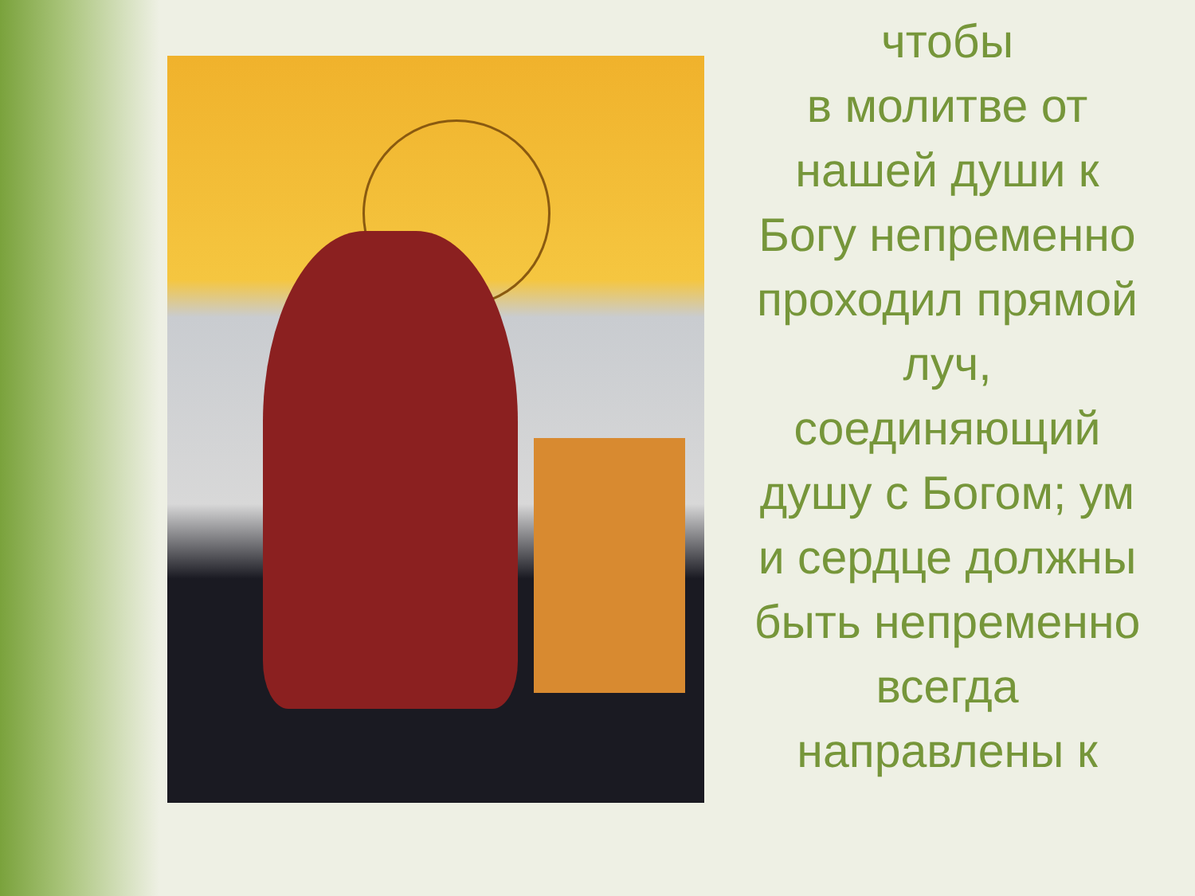чтобы
в молитве от нашей души к Богу непременно проходил прямой луч, соединяющий душу с Богом; ум и сердце должны быть непременно всегда направлены к